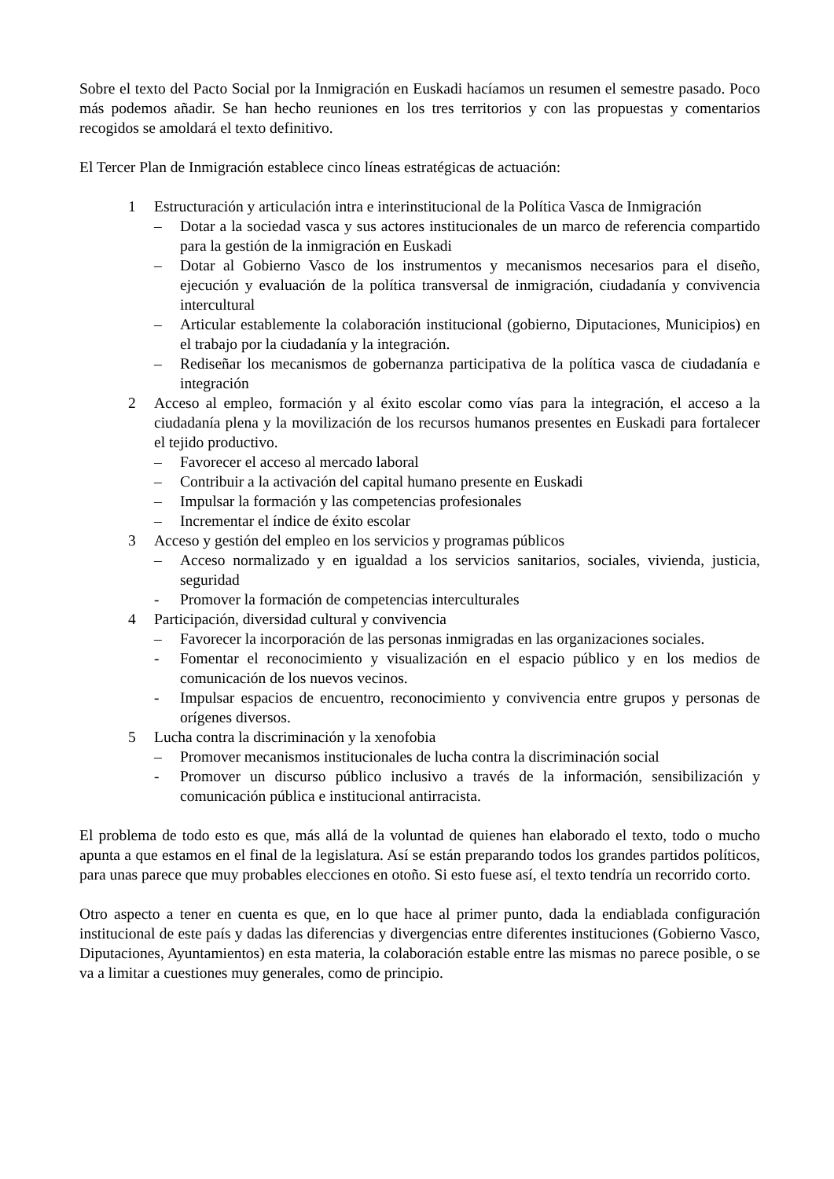Sobre el texto del Pacto Social por la Inmigración en Euskadi hacíamos un resumen el semestre pasado. Poco más podemos añadir. Se han hecho reuniones en los tres territorios y con las propuestas y comentarios recogidos se amoldará el texto definitivo.
El Tercer Plan de Inmigración establece cinco líneas estratégicas de actuación:
1 Estructuración y articulación intra e interinstitucional de la Política Vasca de Inmigración
– Dotar a la sociedad vasca y sus actores institucionales de un marco de referencia compartido para la gestión de la inmigración en Euskadi
– Dotar al Gobierno Vasco de los instrumentos y mecanismos necesarios para el diseño, ejecución y evaluación de la política transversal de inmigración, ciudadanía y convivencia intercultural
– Articular establemente la colaboración institucional (gobierno, Diputaciones, Municipios) en el trabajo por la ciudadanía y la integración.
– Rediseñar los mecanismos de gobernanza participativa de la política vasca de ciudadanía e integración
2 Acceso al empleo, formación y al éxito escolar como vías para la integración, el acceso a la ciudadanía plena y la movilización de los recursos humanos presentes en Euskadi para fortalecer el tejido productivo.
– Favorecer el acceso al mercado laboral
– Contribuir a la activación del capital humano presente en Euskadi
– Impulsar la formación y las competencias profesionales
– Incrementar el índice de éxito escolar
3 Acceso y gestión del empleo en los servicios y programas públicos
– Acceso normalizado y en igualdad a los servicios sanitarios, sociales, vivienda, justicia, seguridad
- Promover la formación de competencias interculturales
4 Participación, diversidad cultural y convivencia
– Favorecer la incorporación de las personas inmigradas en las organizaciones sociales.
- Fomentar el reconocimiento y visualización en el espacio público y en los medios de comunicación de los nuevos vecinos.
- Impulsar espacios de encuentro, reconocimiento y convivencia entre grupos y personas de orígenes diversos.
5 Lucha contra la discriminación y la xenofobia
– Promover mecanismos institucionales de lucha contra la discriminación social
- Promover un discurso público inclusivo a través de la información, sensibilización y comunicación pública e institucional antirracista.
El problema de todo esto es que, más allá de la voluntad de quienes han elaborado el texto, todo o mucho apunta a que estamos en el final de la legislatura. Así se están preparando todos los grandes partidos políticos, para unas parece que muy probables elecciones en otoño. Si esto fuese así, el texto tendría un recorrido corto.
Otro aspecto a tener en cuenta es que, en lo que hace al primer punto, dada la endiablada configuración institucional de este país y dadas las diferencias y divergencias entre diferentes instituciones (Gobierno Vasco, Diputaciones, Ayuntamientos) en esta materia, la colaboración estable entre las mismas no parece posible, o se va a limitar a cuestiones muy generales, como de principio.